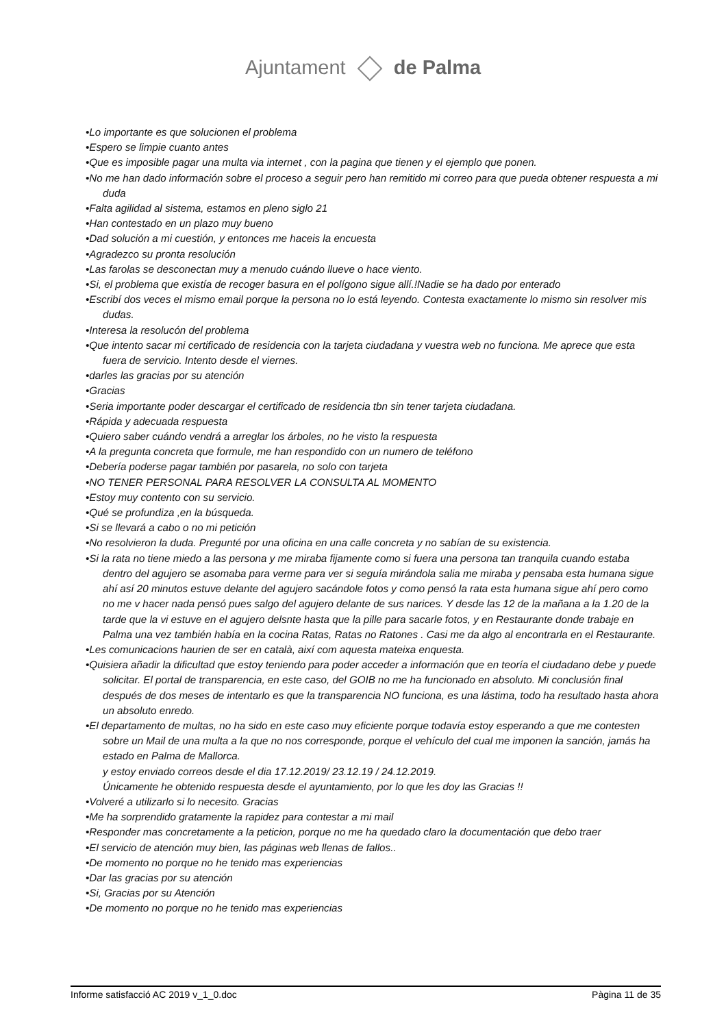Ajuntament de Palma
•Lo importante es que solucionen el problema
•Espero se limpie cuanto antes
•Que es imposible pagar una multa via internet , con la pagina que tienen y el ejemplo que ponen.
•No me han dado información sobre el proceso a seguir pero han remitido mi correo para que pueda obtener respuesta a mi duda
•Falta agilidad al sistema, estamos en pleno siglo 21
•Han contestado en un plazo muy bueno
•Dad solución a mi cuestión, y entonces me haceis la encuesta
•Agradezco su pronta resolución
•Las farolas se desconectan muy a menudo cuándo llueve o hace viento.
•Si, el problema que existía de recoger basura en el polígono sigue allí.!Nadie se ha dado por enterado
•Escribí dos veces el mismo email porque la persona no lo está leyendo. Contesta exactamente lo mismo sin resolver mis dudas.
•Interesa la resolucón del problema
•Que intento sacar mi certificado de residencia con la tarjeta ciudadana y vuestra web no funciona. Me aprece que esta fuera de servicio. Intento desde el viernes.
•darles las gracias por su atención
•Gracias
•Seria importante poder descargar el certificado de residencia tbn sin tener tarjeta ciudadana.
•Rápida y adecuada respuesta
•Quiero saber cuándo vendrá a arreglar los árboles, no he visto la respuesta
•A la pregunta concreta que formule, me han respondido con un numero de teléfono
•Debería poderse pagar también por pasarela, no solo con tarjeta
•NO TENER PERSONAL PARA RESOLVER LA CONSULTA AL MOMENTO
•Estoy muy contento con su servicio.
•Qué se profundiza ,en la búsqueda.
•Si se llevará a cabo o no mi petición
•No resolvieron la duda. Pregunté por una oficina en una calle concreta y no sabían de su existencia.
•Si la rata no tiene miedo a las persona y me miraba fijamente como si fuera una persona tan tranquila cuando estaba dentro del agujero se asomaba para verme para ver si seguía mirándola salia me miraba y pensaba esta humana sigue ahí así 20 minutos estuve delante del agujero sacándole fotos y como pensó la rata esta humana sigue ahí pero como no me v hacer nada pensó pues salgo del agujero delante de sus narices. Y desde las 12 de la mañana a la 1.20 de la tarde que la vi estuve en el agujero delsnte hasta que la pille para sacarle fotos, y en Restaurante donde trabaje en Palma una vez también había en la cocina Ratas, Ratas no Ratones . Casi me da algo al encontrarla en el Restaurante.
•Les comunicacions haurien de ser en català, així com aquesta mateixa enquesta.
•Quisiera añadir la dificultad que estoy teniendo para poder acceder a información que en teoría el ciudadano debe y puede solicitar. El portal de transparencia, en este caso, del GOIB no me ha funcionado en absoluto. Mi conclusión final después de dos meses de intentarlo es que la transparencia NO funciona, es una lástima, todo ha resultado hasta ahora un absoluto enredo.
•El departamento de multas, no ha sido en este caso muy eficiente porque todavía estoy esperando a que me contesten sobre un Mail de una multa a la que no nos corresponde, porque el vehículo del cual me imponen la sanción, jamás ha estado en Palma de Mallorca.
y estoy enviado correos desde el dia 17.12.2019/ 23.12.19 / 24.12.2019.
Únicamente he obtenido respuesta desde el ayuntamiento, por lo que les doy las Gracias !!
•Volveré a utilizarlo si lo necesito. Gracias
•Me ha sorprendido gratamente la rapidez para contestar a mi mail
•Responder mas concretamente a la peticion, porque no me ha quedado claro la documentación que debo traer
•El servicio de atención muy bien, las páginas web llenas de fallos..
•De momento no porque no he tenido mas experiencias
•Dar las gracias por su atención
•Si, Gracias por su Atención
•De momento no porque no he tenido mas experiencias
Informe satisfacció AC 2019 v_1_0.doc Pàgina 11 de 35